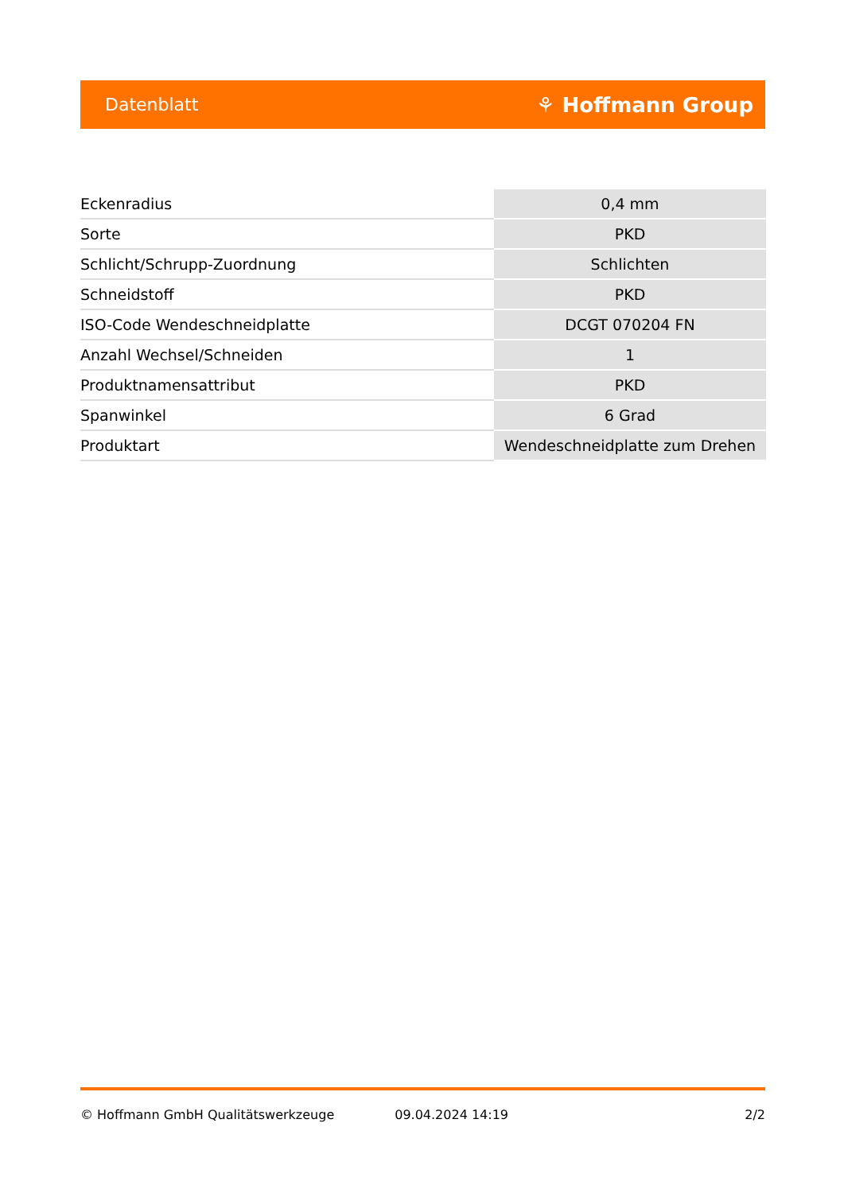Datenblatt ⚘ Hoffmann Group
| Eckenradius | 0,4 mm |
| Sorte | PKD |
| Schlicht/Schrupp-Zuordnung | Schlichten |
| Schneidstoff | PKD |
| ISO-Code Wendeschneidplatte | DCGT 070204 FN |
| Anzahl Wechsel/Schneiden | 1 |
| Produktnamensattribut | PKD |
| Spanwinkel | 6 Grad |
| Produktart | Wendeschneidplatte zum Drehen |
© Hoffmann GmbH Qualitätswerkzeuge 09.04.2024 14:19 2/2